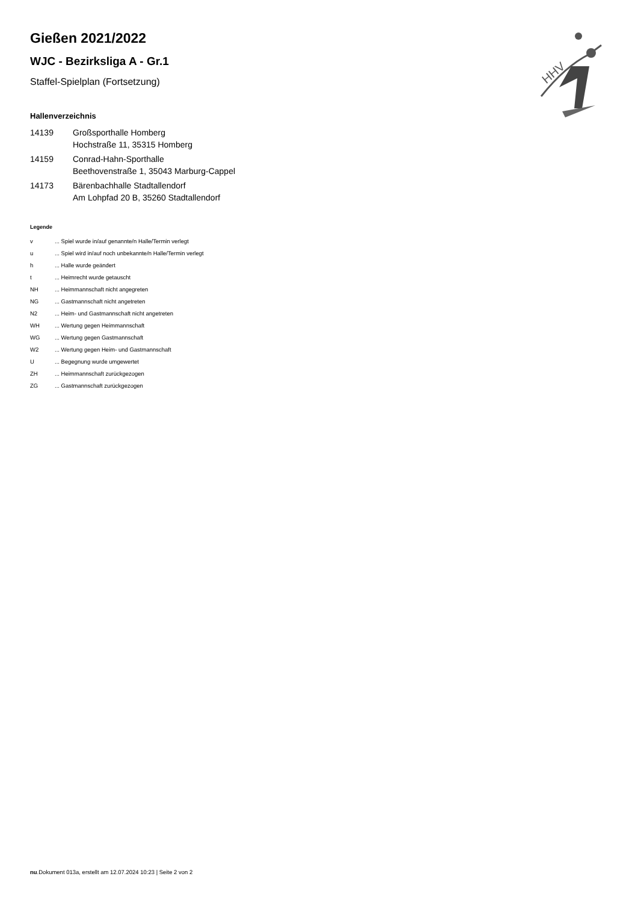HHV
Gießen 2021/2022
WJC - Bezirksliga A - Gr.1
Staffel-Spielplan (Fortsetzung)
Hallenverzeichnis
| 14139 | Großsporthalle Homberg Hochstraße 11, 35315 Homberg |
| 14159 | Conrad-Hahn-Sporthalle Beethovenstraße 1, 35043 Marburg-Cappel |
| 14173 | Bärenbachhalle Stadtallendorf Am Lohpfad 20 B, 35260 Stadtallendorf |
Legende
| v | ... Spiel wurde in/auf genannte/n Halle/Termin verlegt |
| u | ... Spiel wird in/auf noch unbekannte/n Halle/Termin verlegt |
| h | ... Halle wurde geändert |
| t | ... Heimrecht wurde getauscht |
| NH | ... Heimmannschaft nicht angegreten |
| NG | ... Gastmannschaft nicht angetreten |
| N2 | ... Heim- und Gastmannschaft nicht angetreten |
| WH | ... Wertung gegen Heimmannschaft |
| WG | ... Wertung gegen Gastmannschaft |
| W2 | ... Wertung gegen Heim- und Gastmannschaft |
| U | ... Begegnung wurde umgewertet |
| ZH | ... Heimmannschaft zurückgezogen |
| ZG | ... Gastmannschaft zurückgezogen |
nu.Dokument 013a, erstellt am 12.07.2024 10:23 | Seite 2 von 2